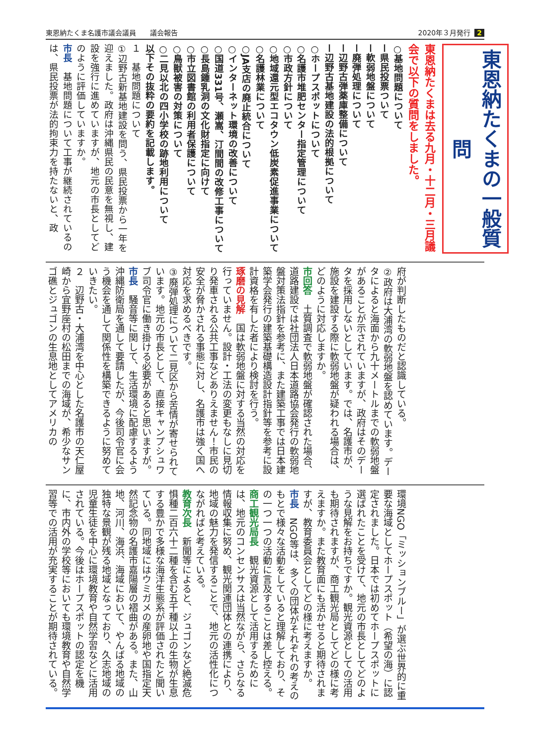東恩納たくま名護市議会議員　　議会報告 2020年３月発行 2
東恩納たくまの一般質問
東恩納たくまは去る九月・十二月・三月議会で以下の質問をしました。
○基地問題について
ー県民投票ついて
ー軟弱地盤について
ー廃弾処理について
ー辺野古弾薬庫整備について
ー辺野古基地建設の法的根拠について
○ホープスポットについて
○名護市堆肥センター指定管理について
○市政方針について
○地域還元型エコタウン低炭素促進事業について
○名護林業について
○JA支店の廃止統合について
○インターネット環境の改善について
○国道331号、瀬嵩、汀間間の改修工事について
○長島鍾乳洞の文化財指定に向けて
○市立図書館の利用者保護について
○鳥獣被害の対策について
○二見以北の四小学校の跡地利用について
以下その抜粋の要約を記載します。
１　基地問題について
①辺野古新基地建設を問う、県民投票から一年を迎えました。政府は沖縄県民の民意を無視し、建設を強行に進めていますが、地元の市長としてどのように評価していますか。
市長　基地問題について工事が継続されているのは、県民投票が法的拘束力を持たないと、政
府が判断したものだと認識している。
②政府は大浦湾の軟弱地盤を認めています。データによると海面から九十メートルまでの軟弱地盤があることが示されていますが、政府はそのデータを採用しないとしています。では、名護市が、施設を建設する際に軟弱地盤が疑われる場合は、どのように対応しますか。
市回答　土質調査で軟弱地盤が確認された場合、道路建設では社団法人日本道路協会発行の軟弱地盤対策法指針を参考に、また建築工事では日本建築学会発行の建築基礎構造設計指針等を参考に設計資格を有した者により検討を行う。
琢磨の見解　国は軟弱地盤に対する当然の対応を行っていません。設計・工法の変更もなしに見切り発車される公共工事などありえません！市民の安全が脅かされる事態に対し、名護市は強く国へ対応を求めるべきです。
③廃弾処理について二見区から苦情が寄せられています。地元の市長として、直接キャンプシュワブ司令官に働き掛ける必要があると思いますが。
市長　騒音等に関して、生活環境に配慮するよう沖縄防衛局を通して要請したが、今後司令官に会う機会を通して関係性を構築できるように努めていきたい。
２　辺野古・大浦湾を中心とした名護市の天仁屋崎から宜野座村の松田までの海域が、希少なサンゴ礁とジュゴンの生息地としてアメリカの
環境NGO「ミッションブルー」が選ぶ世界的に重要な海域としてホープスポット（希望の海）に認定されました。日本では初めてホープスポットに選ばれたことを受けて、地元の市長としてどのような見解をお持ちですか。観光資源としての活用も期待されますが、商工観光局としてどの様に考えますか。また教育面にも活かせると期待されますが、教育委員会としてどの様に考えますか。
市長　NGO等は、多くの団体がそれぞれの考えのもとで様々な活動をしていると理解しており、その一つ一つの活動に言及することは差し控える。
商工観光局長　観光資源として活用するためには、地元のコンセンサスは当然ながら、さらなる情報収集に努め、観光関連団体との連携により、地域の魅力を発信することで、地元の活性化につながればと考えている。
教育次長　新聞等によると、ジュゴンなど絶滅危惧種二百六十二種を含む五千種以上の生物が生息する豊かで多様な海洋生態系が評価されたと聞いている。同地域にはウミガメの産卵地や国指定天然記念物の名護市嘉陽層の褶曲がある。また、山地、河川、海浜、海域において、やんばる地域の独特な景観が残る地域となっており、久志地域の児童生徒を中心に環境教育や自然学習などに活用されている。今後はホープスポットの認定を機に、市内外の学校等においても環境教育や自然学習等での活用が充実することが期待されている。